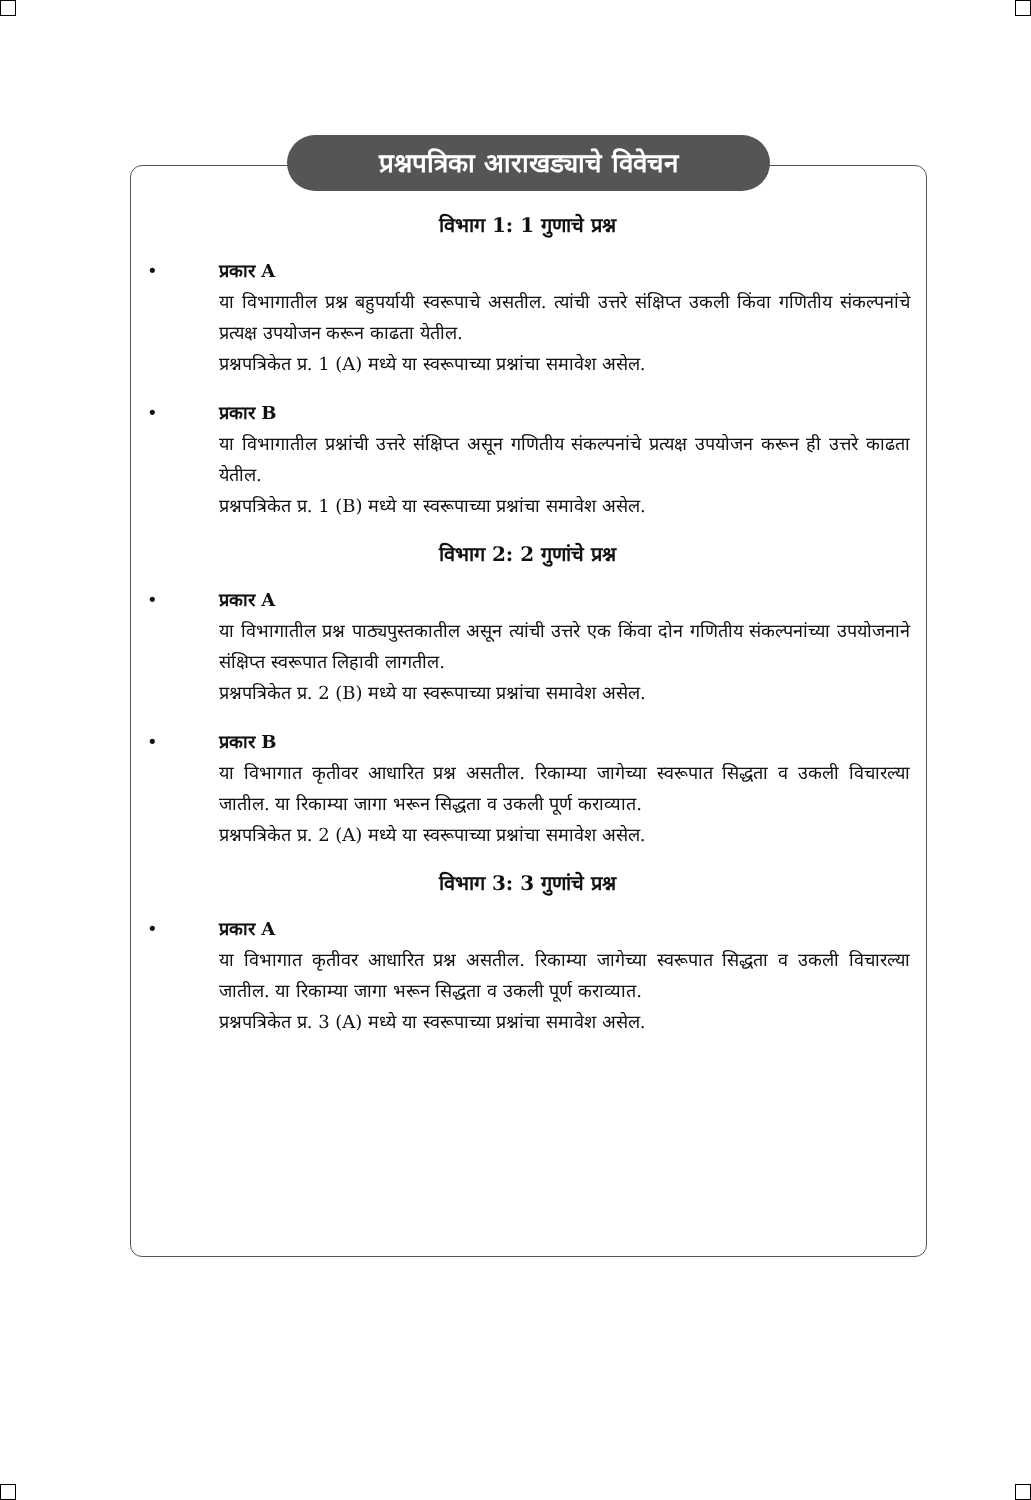प्रश्नपत्रिका आराखड्याचे विवेचन
विभाग 1: 1 गुणाचे प्रश्न
• प्रकार A
या विभागातील प्रश्न बहुपर्यायी स्वरूपाचे असतील. त्यांची उत्तरे संक्षिप्त उकली किंवा गणितीय संकल्पनांचे प्रत्यक्ष उपयोजन करून काढता येतील.
प्रश्नपत्रिकेत प्र. 1 (A) मध्ये या स्वरूपाच्या प्रश्नांचा समावेश असेल.
• प्रकार B
या विभागातील प्रश्नांची उत्तरे संक्षिप्त असून गणितीय संकल्पनांचे प्रत्यक्ष उपयोजन करून ही उत्तरे काढता येतील.
प्रश्नपत्रिकेत प्र. 1 (B) मध्ये या स्वरूपाच्या प्रश्नांचा समावेश असेल.
विभाग 2: 2 गुणांचे प्रश्न
• प्रकार A
या विभागातील प्रश्न पाठ्यपुस्तकातील असून त्यांची उत्तरे एक किंवा दोन गणितीय संकल्पनांच्या उपयोजनाने संक्षिप्त स्वरूपात लिहावी लागतील.
प्रश्नपत्रिकेत प्र. 2 (B) मध्ये या स्वरूपाच्या प्रश्नांचा समावेश असेल.
• प्रकार B
या विभागात कृतीवर आधारित प्रश्न असतील. रिकाम्या जागेच्या स्वरूपात सिद्धता व उकली विचारल्या जातील. या रिकाम्या जागा भरून सिद्धता व उकली पूर्ण कराव्यात.
प्रश्नपत्रिकेत प्र. 2 (A) मध्ये या स्वरूपाच्या प्रश्नांचा समावेश असेल.
विभाग 3: 3 गुणांचे प्रश्न
• प्रकार A
या विभागात कृतीवर आधारित प्रश्न असतील. रिकाम्या जागेच्या स्वरूपात सिद्धता व उकली विचारल्या जातील. या रिकाम्या जागा भरून सिद्धता व उकली पूर्ण कराव्यात.
प्रश्नपत्रिकेत प्र. 3 (A) मध्ये या स्वरूपाच्या प्रश्नांचा समावेश असेल.